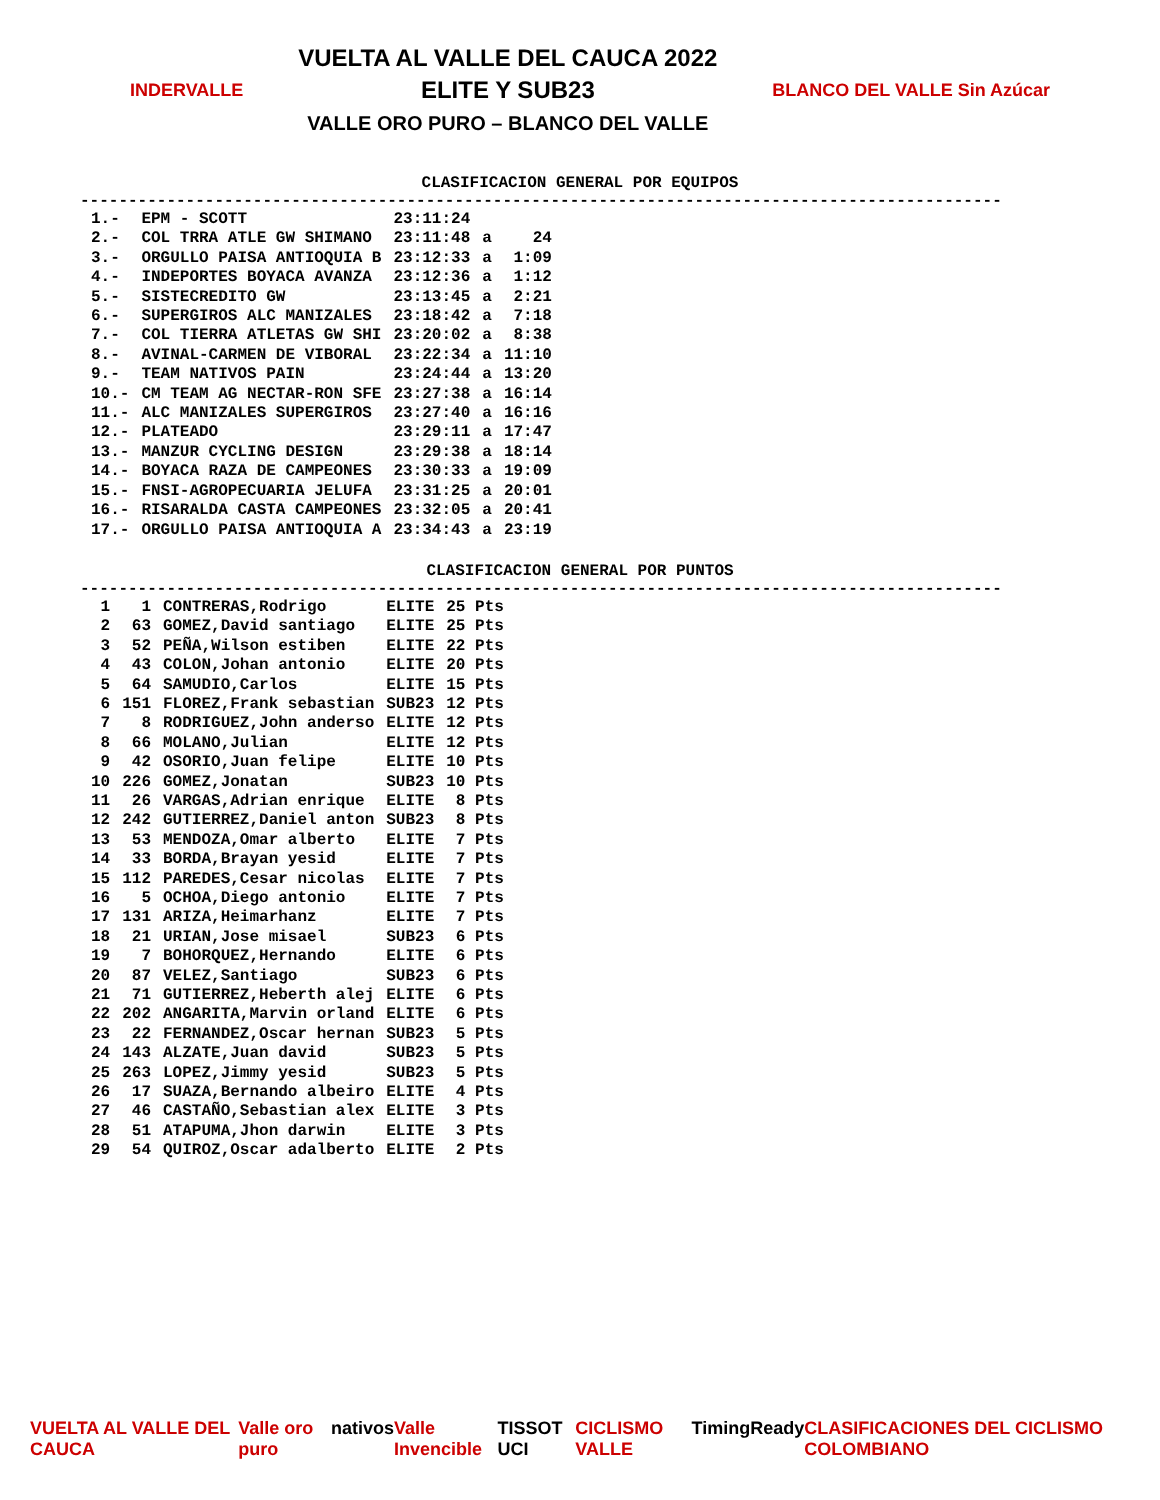INDERVALLE
VUELTA AL VALLE DEL CAUCA 2022
ELITE Y SUB23
VALLE ORO PURO – BLANCO DEL VALLE
BLANCO DEL VALLE Sin Azúcar
CLASIFICACION GENERAL POR EQUIPOS
------------------------------------------------------------------------------------------------
| 1.- | EPM - SCOTT | 23:11:24 | | |
| 2.- | COL TRRA ATLE GW SHIMANO | 23:11:48 | a | 24 |
| 3.- | ORGULLO PAISA ANTIOQUIA B | 23:12:33 | a | 1:09 |
| 4.- | INDEPORTES BOYACA AVANZA | 23:12:36 | a | 1:12 |
| 5.- | SISTECREDITO GW | 23:13:45 | a | 2:21 |
| 6.- | SUPERGIROS ALC MANIZALES | 23:18:42 | a | 7:18 |
| 7.- | COL TIERRA ATLETAS GW SHI | 23:20:02 | a | 8:38 |
| 8.- | AVINAL-CARMEN DE VIBORAL | 23:22:34 | a | 11:10 |
| 9.- | TEAM NATIVOS PAIN | 23:24:44 | a | 13:20 |
| 10.- | CM TEAM AG NECTAR-RON SFE | 23:27:38 | a | 16:14 |
| 11.- | ALC MANIZALES SUPERGIROS | 23:27:40 | a | 16:16 |
| 12.- | PLATEADO | 23:29:11 | a | 17:47 |
| 13.- | MANZUR CYCLING DESIGN | 23:29:38 | a | 18:14 |
| 14.- | BOYACA RAZA DE CAMPEONES | 23:30:33 | a | 19:09 |
| 15.- | FNSI-AGROPECUARIA JELUFA | 23:31:25 | a | 20:01 |
| 16.- | RISARALDA CASTA CAMPEONES | 23:32:05 | a | 20:41 |
| 17.- | ORGULLO PAISA ANTIOQUIA A | 23:34:43 | a | 23:19 |
CLASIFICACION GENERAL POR PUNTOS
------------------------------------------------------------------------------------------------
| 1 | 1 | CONTRERAS,Rodrigo | ELITE | 25 Pts |
| 2 | 63 | GOMEZ,David santiago | ELITE | 25 Pts |
| 3 | 52 | PEÑA,Wilson estiben | ELITE | 22 Pts |
| 4 | 43 | COLON,Johan antonio | ELITE | 20 Pts |
| 5 | 64 | SAMUDIO,Carlos | ELITE | 15 Pts |
| 6 | 151 | FLOREZ,Frank sebastian | SUB23 | 12 Pts |
| 7 | 8 | RODRIGUEZ,John anderso | ELITE | 12 Pts |
| 8 | 66 | MOLANO,Julian | ELITE | 12 Pts |
| 9 | 42 | OSORIO,Juan felipe | ELITE | 10 Pts |
| 10 | 226 | GOMEZ,Jonatan | SUB23 | 10 Pts |
| 11 | 26 | VARGAS,Adrian enrique | ELITE | 8 Pts |
| 12 | 242 | GUTIERREZ,Daniel anton | SUB23 | 8 Pts |
| 13 | 53 | MENDOZA,Omar alberto | ELITE | 7 Pts |
| 14 | 33 | BORDA,Brayan yesid | ELITE | 7 Pts |
| 15 | 112 | PAREDES,Cesar nicolas | ELITE | 7 Pts |
| 16 | 5 | OCHOA,Diego antonio | ELITE | 7 Pts |
| 17 | 131 | ARIZA,Heimarhanz | ELITE | 7 Pts |
| 18 | 21 | URIAN,Jose misael | SUB23 | 6 Pts |
| 19 | 7 | BOHORQUEZ,Hernando | ELITE | 6 Pts |
| 20 | 87 | VELEZ,Santiago | SUB23 | 6 Pts |
| 21 | 71 | GUTIERREZ,Heberth alej | ELITE | 6 Pts |
| 22 | 202 | ANGARITA,Marvin orland | ELITE | 6 Pts |
| 23 | 22 | FERNANDEZ,Oscar hernan | SUB23 | 5 Pts |
| 24 | 143 | ALZATE,Juan david | SUB23 | 5 Pts |
| 25 | 263 | LOPEZ,Jimmy yesid | SUB23 | 5 Pts |
| 26 | 17 | SUAZA,Bernando albeiro | ELITE | 4 Pts |
| 27 | 46 | CASTAÑO,Sebastian alex | ELITE | 3 Pts |
| 28 | 51 | ATAPUMA,Jhon darwin | ELITE | 3 Pts |
| 29 | 54 | QUIROZ,Oscar adalberto | ELITE | 2 Pts |
VUELTA AL VALLE DEL CAUCA Valle oro puro nativos Valle Invencible TISSOT UCI CICLISMO VALLE TimingReady CLASIFICACIONES DEL CICLISMO COLOMBIANO